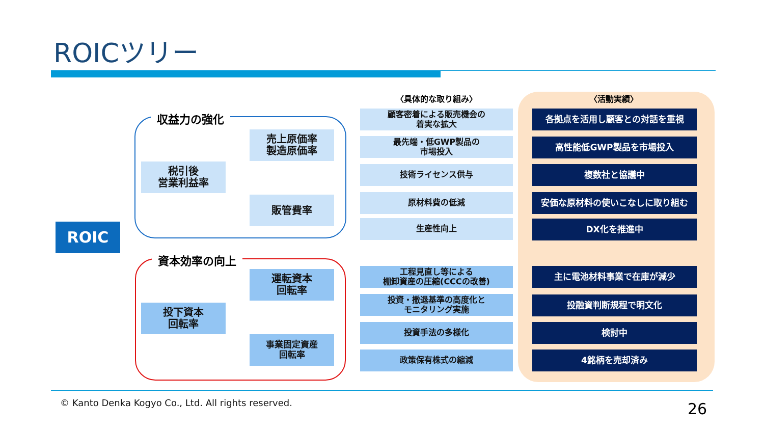ROICツリー
収益力の強化
資本効率の向上
ROIC
税引後
営業利益率
売上原価率
製造原価率
販管費率
投下資本
回転率
運転資本
回転率
事業固定資産
回転率
〈具体的な取り組み〉
顧客密着による販売機会の
着実な拡大
最先端・低GWP製品の
市場投入
技術ライセンス供与
原材料費の低減
生産性向上
工程見直し等による
棚卸資産の圧縮(CCCの改善)
投資・撤退基準の高度化と
モニタリング実施
投資手法の多様化
政策保有株式の縮減
〈活動実績〉
各拠点を活用し顧客との対話を重視
高性能低GWP製品を市場投入
複数社と協議中
安価な原材料の使いこなしに取り組む
DX化を推進中
主に電池材料事業で在庫が減少
投融資判断規程で明文化
検討中
4銘柄を売却済み
© Kanto Denka Kogyo Co., Ltd. All rights reserved.
26